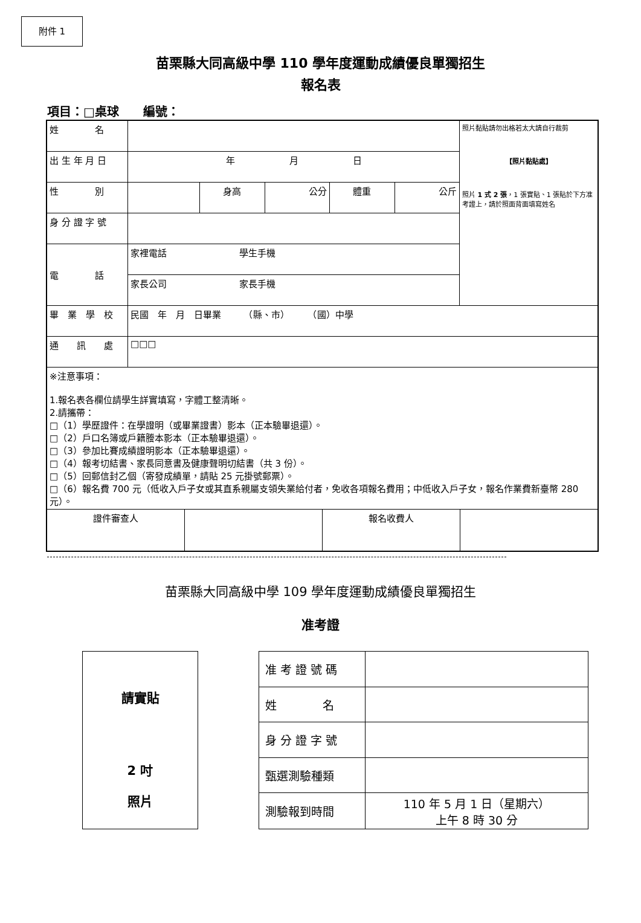附件 1
苗栗縣大同高級中學 110 學年度運動成績優良單獨招生
報名表
項目：□桌球　　編號：
| 姓 名 | | | | | | 照片黏貼請勿出格若太大請自行裁剪 【照片黏貼處】 照片 1 式 2 張 ，1 張實貼、1 張貼於下方准考證上，請於照面背面填寫姓名 |
| 出 生 年 月 日 | 年 月 日 | | | | | |
| 性 別 | | 身高 | 公分 | 體重 | 公斤 | |
| 身 分 證 字 號 | | | | | | |
| 電 話 | 家裡電話 學生手機 | | | | | |
| | 家長公司 家長手機 | | | | | |
| 畢 業 學 校 | 民國 年 月 日畢業 （縣、市） （國）中學 | | | | | |
| 通 訊 處 | □□□ | | | | | |
| ※注意事項： 1.報名表各欄位請學生詳實填寫，字體工整清晰。 2.請攜帶： □（1）學歷證件：在學證明（或畢業證書）影本（正本驗畢退還）。 □（2）戶口名簿或戶籍謄本影本（正本驗畢退還）。 □（3）參加比賽成績證明影本（正本驗畢退還）。 □（4）報考切結書、家長同意書及健康聲明切結書（共 3 份）。 □（5）回郵信封乙個（寄發成績單，請貼 25 元掛號郵票）。 □（6）報名費 700 元（低收入戶子女或其直系親屬支領失業給付者，免收各項報名費用；中低收入戶子女，報名作業費新臺幣 280 元）。 | | | | | | |
| / 證件審查人 / / 報名收費人 / / | | | | | | |
苗栗縣大同高級中學 109 學年度運動成績優良單獨招生
准考證
請實貼
2 吋
照片
| 准 考 證 號 碼 | |
| 姓 名 | |
| 身 分 證 字 號 | |
| 甄選測驗種類 | |
| 測驗報到時間 | 110 年 5 月 1 日（星期六） 上午 8 時 30 分 |